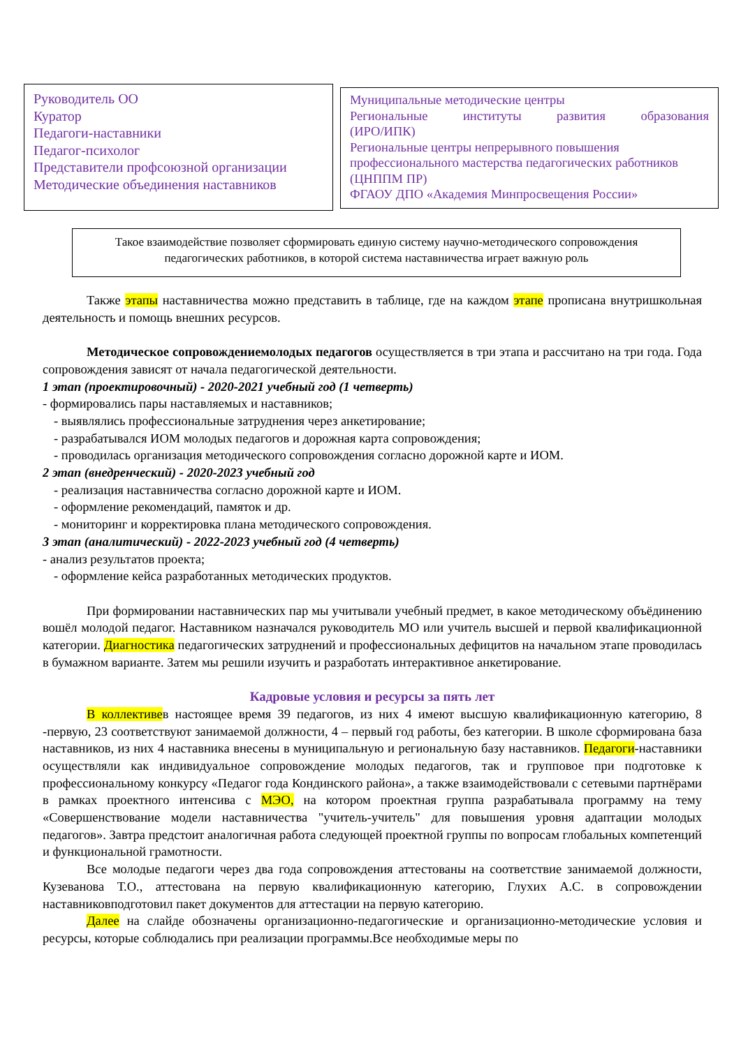Руководитель ОО
Куратор
Педагоги-наставники
Педагог-психолог
Представители профсоюзной организации
Методические объединения наставников
Муниципальные методические центры
Региональные институты развития образования
(ИРО/ИПК)
Региональные центры непрерывного повышения профессионального мастерства педагогических работников (ЦНППМ ПР)
ФГАОУ ДПО «Академия Минпросвещения России»
Такое взаимодействие позволяет сформировать единую систему научно-методического сопровождения педагогических работников, в которой система наставничества играет важную роль
Также этапы наставничества можно представить в таблице, где на каждом этапе прописана внутришкольная деятельность и помощь внешних ресурсов.
Методическое сопровождениемолодых педагогов осуществляется в три этапа и рассчитано на три года. Года сопровождения зависят от начала педагогической деятельности.
1 этап (проектировочный) - 2020-2021 учебный год (1 четверть)
- формировались пары наставляемых и наставников;
- выявлялись профессиональные затруднения через анкетирование;
- разрабатывался ИОМ молодых педагогов и дорожная карта сопровождения;
- проводилась организация методического сопровождения согласно дорожной карте и ИОМ.
2 этап (внедренческий) - 2020-2023 учебный год
- реализация наставничества согласно дорожной карте и ИОМ.
- оформление рекомендаций, памяток и др.
- мониторинг и корректировка плана методического сопровождения.
3 этап (аналитический) - 2022-2023 учебный год (4 четверть)
- анализ результатов проекта;
- оформление кейса разработанных методических продуктов.
При формировании наставнических пар мы учитывали учебный предмет, в какое методическому объёдинению вошёл молодой педагог. Наставником назначался руководитель МО или учитель высшей и первой квалификационной категории. Диагностика педагогических затруднений и профессиональных дефицитов на начальном этапе проводилась в бумажном варианте. Затем мы решили изучить и разработать интерактивное анкетирование.
Кадровые условия и ресурсы за пять лет
В коллективев настоящее время 39 педагогов, из них 4 имеют высшую квалификационную категорию, 8 -первую, 23 соответствуют занимаемой должности, 4 – первый год работы, без категории. В школе сформирована база наставников, из них 4 наставника внесены в муниципальную и региональную базу наставников. Педагоги-наставники осуществляли как индивидуальное сопровождение молодых педагогов, так и групповое при подготовке к профессиональному конкурсу «Педагог года Кондинского района», а также взаимодействовали с сетевыми партнёрами в рамках проектного интенсива с МЭО, на котором проектная группа разрабатывала программу на тему «Совершенствование модели наставничества "учитель-учитель" для повышения уровня адаптации молодых педагогов». Завтра предстоит аналогичная работа следующей проектной группы по вопросам глобальных компетенций и функциональной грамотности.
Все молодые педагоги через два года сопровождения аттестованы на соответствие занимаемой должности, Кузеванова Т.О., аттестована на первую квалификационную категорию, Глухих А.С. в сопровождении наставниковподготовил пакет документов для аттестации на первую категорию.
Далее на слайде обозначены организационно-педагогические и организационно-методические условия и ресурсы, которые соблюдались при реализации программы.Все необходимые меры по